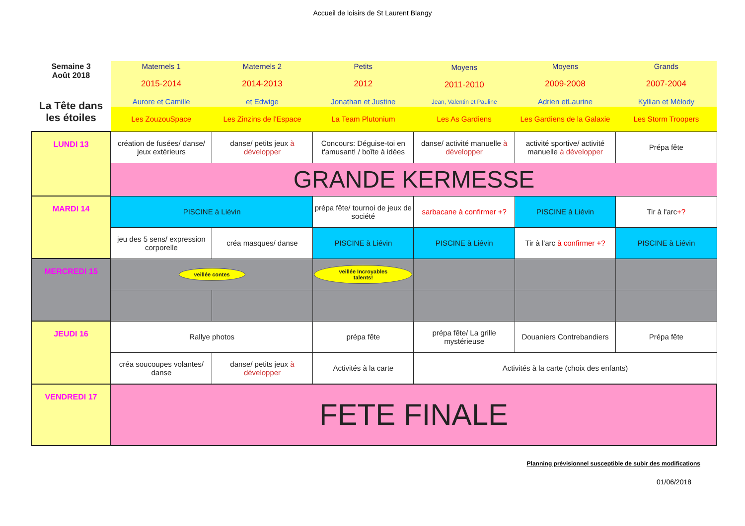Accueil de loisirs de St Laurent Blangy
| Semaine 3 Août 2018 La Tête dans les étoiles | Maternels 1 2015-2014 Aurore et Camille | Maternels 2 2014-2013 et Edwige | Petits 2012 Jonathan et Justine | Moyens 2011-2010 Jean, Valentin et Pauline | Moyens 2009-2008 Adrien etLaurine | Grands 2007-2004 Kyllian et Mélody |
| | Les ZouzouSpace | Les Zinzins de l'Espace | La Team Plutonium | Les As Gardiens | Les Gardiens de la Galaxie | Les Storm Troopers |
| LUNDI 13 | création de fusées/ danse/ jeux extérieurs | danse/ petits jeux à développer | Concours: Déguise-toi en t'amusant! / boîte à idées | danse/ activité manuelle à développer | activité sportive/ activité manuelle à développer | Prépa fête |
| | GRANDE KERMESSE | | | | | |
| MARDI 14 | PISCINE à Liévin | | prépa fête/ tournoi de jeux de société | sarbacane à confirmer +? | PISCINE à Liévin | Tir à l'arc +? |
| | jeu des 5 sens/ expression corporelle | créa masques/ danse | PISCINE à Liévin | PISCINE à Liévin | Tir à l'arc à confirmer +? | PISCINE à Liévin |
| MERCREDI 15 | veillée contes | | veillée Incroyables talents! | | | |
| JEUDI 16 | Rallye photos | | prépa fête | prépa fête/ La grille mystérieuse | Douaniers Contrebandiers | Prépa fête |
| | créa soucoupes volantes/ danse | danse/ petits jeux à développer | Activités à la carte | Activités à la carte (choix des enfants) | | |
| VENDREDI 17 | FETE FINALE | | | | | |
Planning prévisionnel susceptible de subir des modifications
01/06/2018